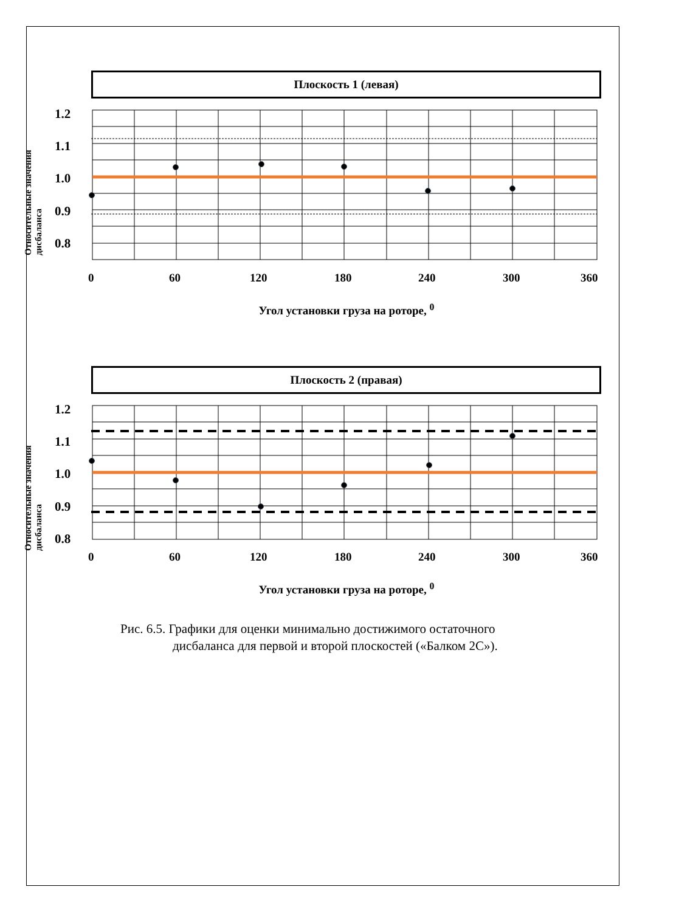Плоскость 1 (левая)
Относительные значения дисбаланса
1.2
1.1
1.0
0.9
0.8
0 60 120 180 240 300 360
Угол установки груза на роторе, <sup>0</sup>
Плоскость 2 (правая)
Относительные значения дисбаланса
1.2
1.1
1.0
0.9
0.8
0 60 120 180 240 300 360
Угол установки груза на роторе, <sup>0</sup>
Рис. 6.5. Графики для оценки минимально достижимого остаточного
дисбаланса для первой и второй плоскостей («Балком 2С»).